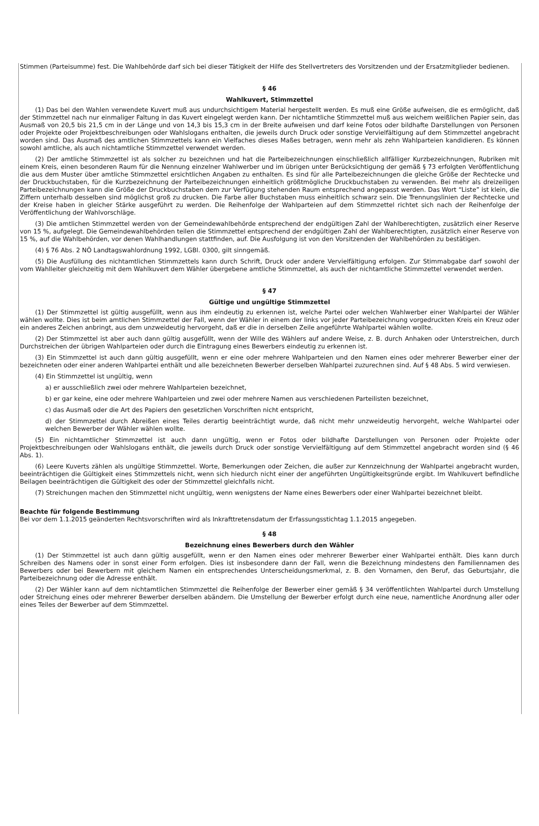Stimmen (Parteisumme) fest. Die Wahlbehörde darf sich bei dieser Tätigkeit der Hilfe des Stellvertreters des Vorsitzenden und der Ersatzmitglieder bedienen.
§ 46
Wahlkuvert, Stimmzettel
(1) Das bei den Wahlen verwendete Kuvert muß aus undurchsichtigem Material hergestellt werden. Es muß eine Größe aufweisen, die es ermöglicht, daß der Stimmzettel nach nur einmaliger Faltung in das Kuvert eingelegt werden kann. Der nichtamtliche Stimmzettel muß aus weichem weißlichen Papier sein, das Ausmaß von 20,5 bis 21,5 cm in der Länge und von 14,3 bis 15,3 cm in der Breite aufweisen und darf keine Fotos oder bildhafte Darstellungen von Personen oder Projekte oder Projektbeschreibungen oder Wahlslogans enthalten, die jeweils durch Druck oder sonstige Vervielfältigung auf dem Stimmzettel angebracht worden sind. Das Ausmaß des amtlichen Stimmzettels kann ein Vielfaches dieses Maßes betragen, wenn mehr als zehn Wahlparteien kandidieren. Es können sowohl amtliche, als auch nichtamtliche Stimmzettel verwendet werden.
(2) Der amtliche Stimmzettel ist als solcher zu bezeichnen und hat die Parteibezeichnungen einschließlich allfälliger Kurzbezeichnungen, Rubriken mit einem Kreis, einen besonderen Raum für die Nennung einzelner Wahlwerber und im übrigen unter Berücksichtigung der gemäß § 73 erfolgten Veröffentlichung die aus dem Muster über amtliche Stimmzettel ersichtlichen Angaben zu enthalten. Es sind für alle Parteibezeichnungen die gleiche Größe der Rechtecke und der Druckbuchstaben, für die Kurzbezeichnung der Parteibezeichnungen einheitlich größtmögliche Druckbuchstaben zu verwenden. Bei mehr als dreizeiligen Parteibezeichnungen kann die Größe der Druckbuchstaben dem zur Verfügung stehenden Raum entsprechend angepasst werden. Das Wort “Liste” ist klein, die Ziffern unterhalb desselben sind möglichst groß zu drucken. Die Farbe aller Buchstaben muss einheitlich schwarz sein. Die Trennungslinien der Rechtecke und der Kreise haben in gleicher Stärke ausgeführt zu werden. Die Reihenfolge der Wahlparteien auf dem Stimmzettel richtet sich nach der Reihenfolge der Veröffentlichung der Wahlvorschläge.
(3) Die amtlichen Stimmzettel werden von der Gemeindewahlbehörde entsprechend der endgültigen Zahl der Wahlberechtigten, zusätzlich einer Reserve von 15 %, aufgelegt. Die Gemeindewahlbehörden teilen die Stimmzettel entsprechend der endgültigen Zahl der Wahlberechtigten, zusätzlich einer Reserve von 15 %, auf die Wahlbehörden, vor denen Wahlhandlungen stattfinden, auf. Die Ausfolgung ist von den Vorsitzenden der Wahlbehörden zu bestätigen.
(4) § 76 Abs. 2 NÖ Landtagswahlordnung 1992, LGBl. 0300, gilt sinngemäß.
(5) Die Ausfüllung des nichtamtlichen Stimmzettels kann durch Schrift, Druck oder andere Vervielfältigung erfolgen. Zur Stimmabgabe darf sowohl der vom Wahlleiter gleichzeitig mit dem Wahlkuvert dem Wähler übergebene amtliche Stimmzettel, als auch der nichtamtliche Stimmzettel verwendet werden.
§ 47
Gültige und ungültige Stimmzettel
(1) Der Stimmzettel ist gültig ausgefüllt, wenn aus ihm eindeutig zu erkennen ist, welche Partei oder welchen Wahlwerber einer Wahlpartei der Wähler wählen wollte. Dies ist beim amtlichen Stimmzettel der Fall, wenn der Wähler in einem der links vor jeder Parteibezeichnung vorgedruckten Kreis ein Kreuz oder ein anderes Zeichen anbringt, aus dem unzweideutig hervorgeht, daß er die in derselben Zeile angeführte Wahlpartei wählen wollte.
(2) Der Stimmzettel ist aber auch dann gültig ausgefüllt, wenn der Wille des Wählers auf andere Weise, z. B. durch Anhaken oder Unterstreichen, durch Durchstreichen der übrigen Wahlparteien oder durch die Eintragung eines Bewerbers eindeutig zu erkennen ist.
(3) Ein Stimmzettel ist auch dann gültig ausgefüllt, wenn er eine oder mehrere Wahlparteien und den Namen eines oder mehrerer Bewerber einer der bezeichneten oder einer anderen Wahlpartei enthält und alle bezeichneten Bewerber derselben Wahlpartei zuzurechnen sind. Auf § 48 Abs. 5 wird verwiesen.
(4) Ein Stimmzettel ist ungültig, wenn
a) er ausschließlich zwei oder mehrere Wahlparteien bezeichnet,
b) er gar keine, eine oder mehrere Wahlparteien und zwei oder mehrere Namen aus verschiedenen Parteilisten bezeichnet,
c) das Ausmaß oder die Art des Papiers den gesetzlichen Vorschriften nicht entspricht,
d) der Stimmzettel durch Abreißen eines Teiles derartig beeinträchtigt wurde, daß nicht mehr unzweideutig hervorgeht, welche Wahlpartei oder welchen Bewerber der Wähler wählen wollte.
(5) Ein nichtamtlicher Stimmzettel ist auch dann ungültig, wenn er Fotos oder bildhafte Darstellungen von Personen oder Projekte oder Projektbeschreibungen oder Wahlslogans enthält, die jeweils durch Druck oder sonstige Vervielfältigung auf dem Stimmzettel angebracht worden sind (§ 46 Abs. 1).
(6) Leere Kuverts zählen als ungültige Stimmzettel. Worte, Bemerkungen oder Zeichen, die außer zur Kennzeichnung der Wahlpartei angebracht wurden, beeinträchtigen die Gültigkeit eines Stimmzettels nicht, wenn sich hiedurch nicht einer der angeführten Ungültigkeitsgründe ergibt. Im Wahlkuvert befindliche Beilagen beeinträchtigen die Gültigkeit des oder der Stimmzettel gleichfalls nicht.
(7) Streichungen machen den Stimmzettel nicht ungültig, wenn wenigstens der Name eines Bewerbers oder einer Wahlpartei bezeichnet bleibt.
Beachte für folgende Bestimmung
Bei vor dem 1.1.2015 geänderten Rechtsvorschriften wird als Inkrafttretensdatum der Erfassungsstichtag 1.1.2015 angegeben.
§ 48
Bezeichnung eines Bewerbers durch den Wähler
(1) Der Stimmzettel ist auch dann gültig ausgefüllt, wenn er den Namen eines oder mehrerer Bewerber einer Wahlpartei enthält. Dies kann durch Schreiben des Namens oder in sonst einer Form erfolgen. Dies ist insbesondere dann der Fall, wenn die Bezeichnung mindestens den Familiennamen des Bewerbers oder bei Bewerbern mit gleichem Namen ein entsprechendes Unterscheidungsmerkmal, z. B. den Vornamen, den Beruf, das Geburtsjahr, die Parteibezeichnung oder die Adresse enthält.
(2) Der Wähler kann auf dem nichtamtlichen Stimmzettel die Reihenfolge der Bewerber einer gemäß § 34 veröffentlichten Wahlpartei durch Umstellung oder Streichung eines oder mehrerer Bewerber derselben abändern. Die Umstellung der Bewerber erfolgt durch eine neue, namentliche Anordnung aller oder eines Teiles der Bewerber auf dem Stimmzettel.